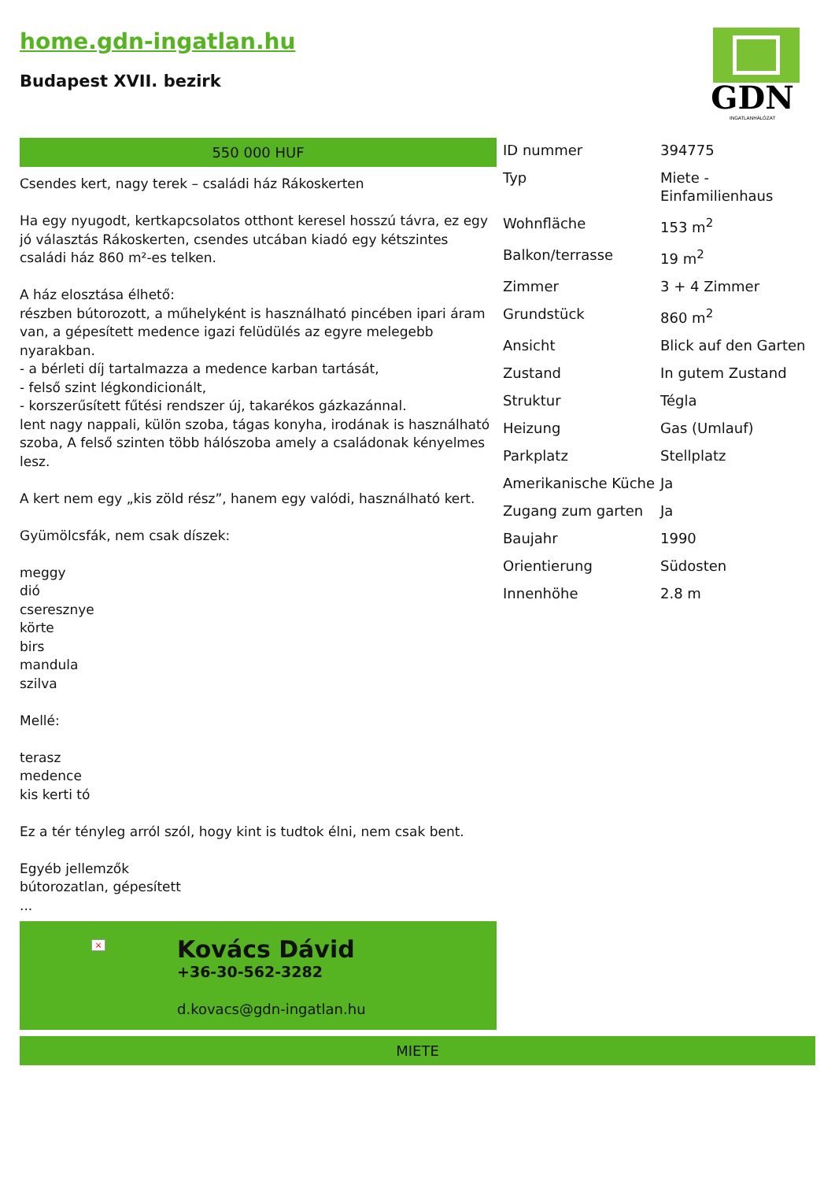home.gdn-ingatlan.hu
Budapest XVII. bezirk
GDN
INGATLANHÁLÓZAT
550 000 HUF
Csendes kert, nagy terek – családi ház Rákoskerten
Ha egy nyugodt, kertkapcsolatos otthont keresel hosszú távra, ez egy jó választás Rákoskerten, csendes utcában kiadó egy kétszintes családi ház 860 m²-es telken.
A ház elosztása élhető:
részben bútorozott, a műhelyként is használható pincében ipari áram van, a gépesített medence igazi felüdülés az egyre melegebb nyarakban.
- a bérleti díj tartalmazza a medence karban tartását,
- felső szint légkondicionált,
- korszerűsített fűtési rendszer új, takarékos gázkazánnal.
lent nagy nappali, külön szoba, tágas konyha, irodának is használható szoba, A felső szinten több hálószoba amely a családonak kényelmes lesz.
A kert nem egy „kis zöld rész”, hanem egy valódi, használható kert.
Gyümölcsfák, nem csak díszek:
meggy
dió
cseresznye
körte
birs
mandula
szilva
Mellé:
terasz
medence
kis kerti tó
Ez a tér tényleg arról szól, hogy kint is tudtok élni, nem csak bent.
Egyéb jellemzők
bútorozatlan, gépesített
...
×
Kovács Dávid
+36-30-562-3282
d.kovacs@gdn-ingatlan.hu
| ID nummer | 394775 |
| Typ | Miete - Einfamilienhaus |
| Wohnfläche | 153 m<sup>2</sup> |
| Balkon/terrasse | 19 m<sup>2</sup> |
| Zimmer | 3 + 4 Zimmer |
| Grundstück | 860 m<sup>2</sup> |
| Ansicht | Blick auf den Garten |
| Zustand | In gutem Zustand |
| Struktur | Tégla |
| Heizung | Gas (Umlauf) |
| Parkplatz | Stellplatz |
| Amerikanische Küche | Ja |
| Zugang zum garten | Ja |
| Baujahr | 1990 |
| Orientierung | Südosten |
| Innenhöhe | 2.8 m |
MIETE